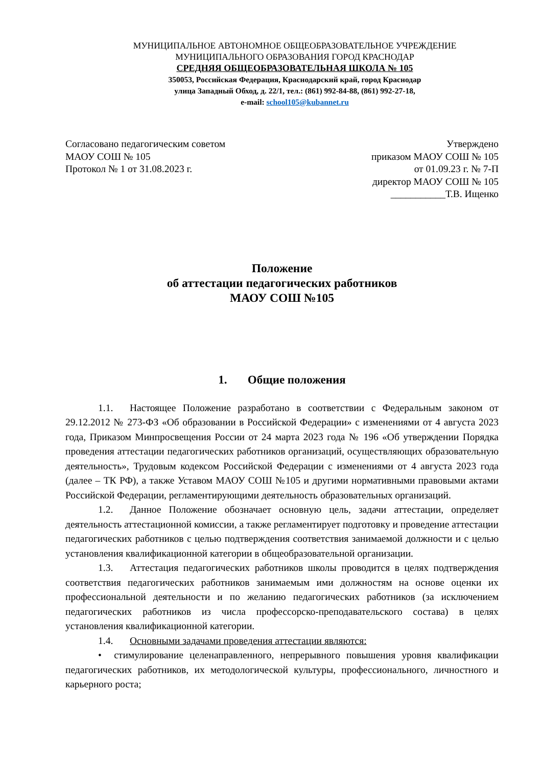МУНИЦИПАЛЬНОЕ АВТОНОМНОЕ ОБЩЕОБРАЗОВАТЕЛЬНОЕ УЧРЕЖДЕНИЕ
МУНИЦИПАЛЬНОГО ОБРАЗОВАНИЯ ГОРОД КРАСНОДАР
СРЕДНЯЯ ОБЩЕОБРАЗОВАТЕЛЬНАЯ ШКОЛА № 105
350053, Российская Федерация, Краснодарский край, город Краснодар
улица Западный Обход, д. 22/1, тел.: (861) 992-84-88, (861) 992-27-18,
e-mail: school105@kubannet.ru
Согласовано педагогическим советом
МАОУ СОШ № 105
Протокол № 1 от 31.08.2023 г.
Утверждено
приказом МАОУ СОШ № 105
от 01.09.23 г. № 7-П
директор МАОУ СОШ № 105
___________Т.В. Ищенко
Положение
об аттестации педагогических работников
МАОУ СОШ №105
1. Общие положения
1.1. Настоящее Положение разработано в соответствии с Федеральным законом от 29.12.2012 № 273-ФЗ «Об образовании в Российской Федерации» с изменениями от 4 августа 2023 года, Приказом Минпросвещения России от 24 марта 2023 года № 196 «Об утверждении Порядка проведения аттестации педагогических работников организаций, осуществляющих образовательную деятельность», Трудовым кодексом Российской Федерации с изменениями от 4 августа 2023 года (далее – ТК РФ), а также Уставом МАОУ СОШ №105 и другими нормативными правовыми актами Российской Федерации, регламентирующими деятельность образовательных организаций.
1.2. Данное Положение обозначает основную цель, задачи аттестации, определяет деятельность аттестационной комиссии, а также регламентирует подготовку и проведение аттестации педагогических работников с целью подтверждения соответствия занимаемой должности и с целью установления квалификационной категории в общеобразовательной организации.
1.3. Аттестация педагогических работников школы проводится в целях подтверждения соответствия педагогических работников занимаемым ими должностям на основе оценки их профессиональной деятельности и по желанию педагогических работников (за исключением педагогических работников из числа профессорско-преподавательского состава) в целях установления квалификационной категории.
1.4. Основными задачами проведения аттестации являются:
• стимулирование целенаправленного, непрерывного повышения уровня квалификации педагогических работников, их методологической культуры, профессионального, личностного и карьерного роста;